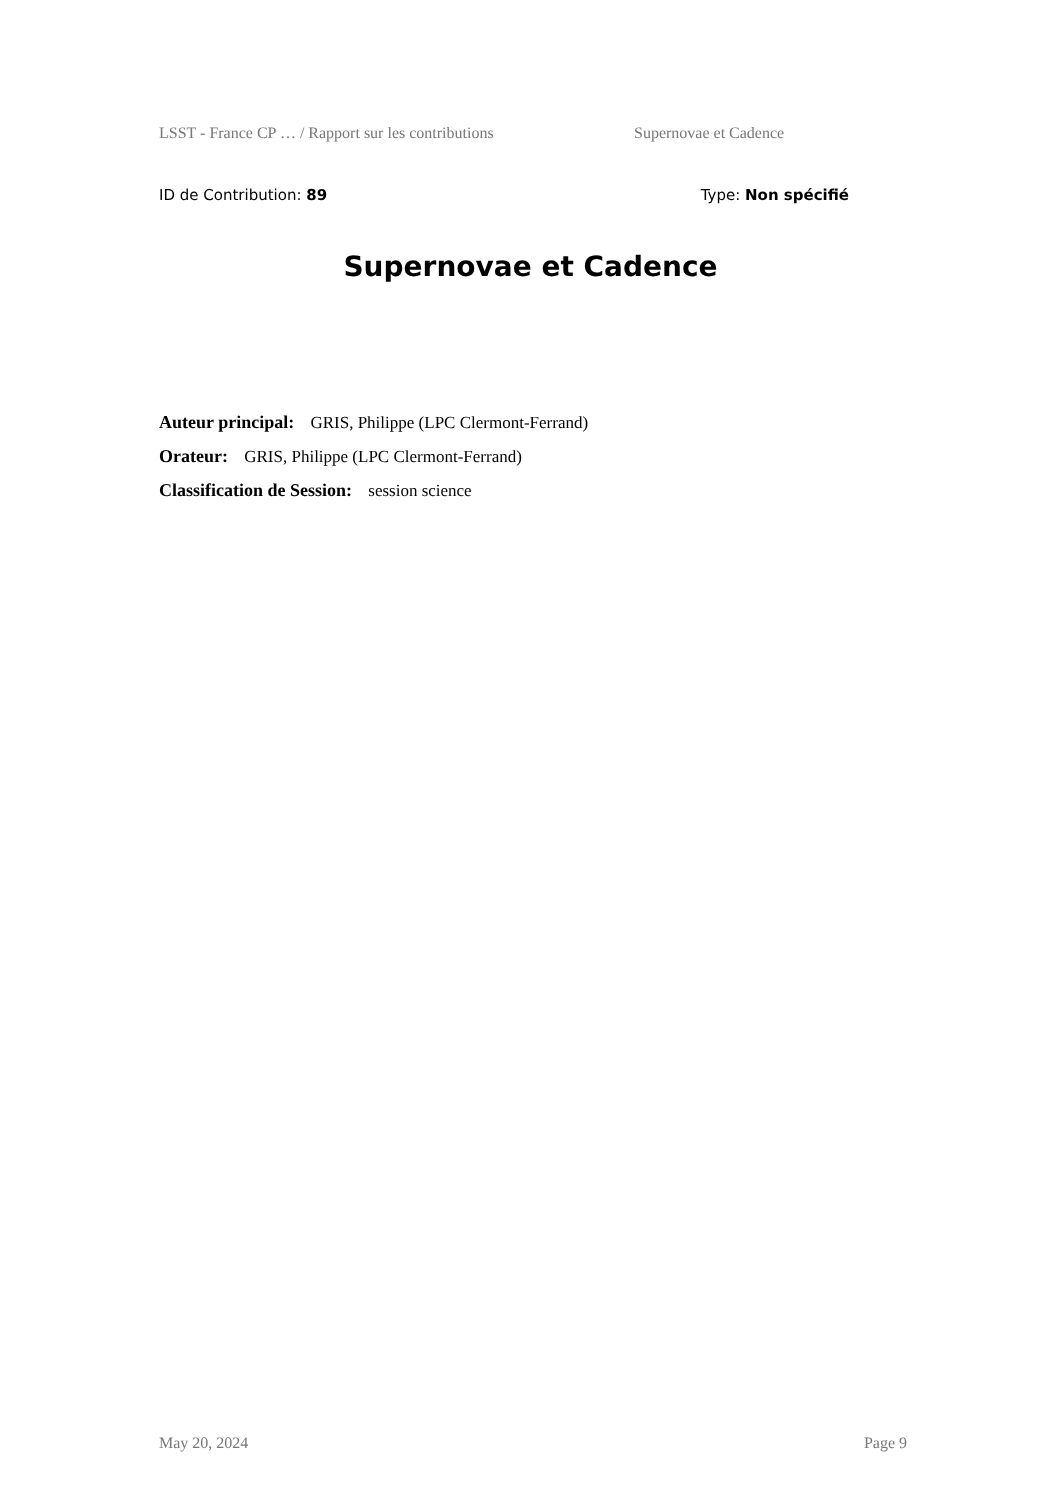LSST - France CP … / Rapport sur les contributions Supernovae et Cadence
ID de Contribution: 89 Type: Non spécifié
Supernovae et Cadence
Auteur principal: GRIS, Philippe (LPC Clermont-Ferrand)
Orateur: GRIS, Philippe (LPC Clermont-Ferrand)
Classification de Session: session science
May 20, 2024 Page 9